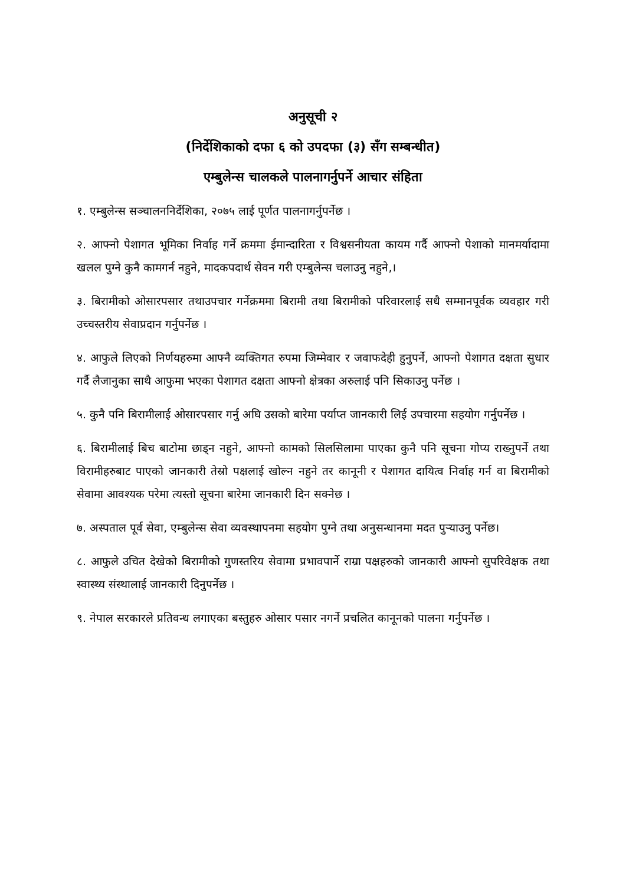अनुसूची २
(निर्देशिकाको दफा ६ को उपदफा (३) सँग सम्बन्धीत)
एम्बुलेन्स चालकले पालनागर्नुपर्ने आचार संहिता
१. एम्बुलेन्स सञ्चालननिर्देशिका, २०७५ लाई पूर्णत पालनागर्नुपर्नेछ ।
२. आफ्नो पेशागत भूमिका निर्वाह गर्ने क्रममा ईमान्दारिता र विश्वसनीयता कायम गर्दै आफ्नो पेशाको मानमर्यादामा खलल पुग्ने कुनै कामगर्न नहुने, मादकपदार्थ सेवन गरी एम्बुलेन्स चलाउनु नहुने,।
३. बिरामीको ओसारपसार तथाउपचार गर्नेक्रममा बिरामी तथा बिरामीको परिवारलाई सधै सम्मानपूर्वक व्यवहार गरी उच्चस्तरीय सेवाप्रदान गर्नुपर्नेछ ।
४. आफुले लिएको निर्णयहरुमा आफ्नै व्यक्तिगत रुपमा जिम्मेवार र जवाफदेही हुनुपर्ने, आफ्नो पेशागत दक्षता सुधार गर्दै लैजानुका साथै आफुमा भएका पेशागत दक्षता आफ्नो क्षेत्रका अरुलाई पनि सिकाउनु पर्नेछ ।
५. कुनै पनि बिरामीलाई ओसारपसार गर्नु अघि उसको बारेमा पर्याप्त जानकारी लिई उपचारमा सहयोग गर्नुपर्नेछ ।
६. बिरामीलाई बिच बाटोमा छाड्न नहुने, आफ्नो कामको सिलसिलामा पाएका कुनै पनि सूचना गोप्य राख्नुपर्ने तथा विरामीहरुबाट पाएको जानकारी तेस्रो पक्षलाई खोल्न नहुने तर कानूनी र पेशागत दायित्व निर्वाह गर्न वा बिरामीको सेवामा आवश्यक परेमा त्यस्तो सूचना बारेमा जानकारी दिन सक्नेछ ।
७. अस्पताल पूर्व सेवा, एम्बुलेन्स सेवा व्यवस्थापनमा सहयोग पुग्ने तथा अनुसन्धानमा मदत पुऱ्याउनु पर्नेछ।
८. आफुले उचित देखेको बिरामीको गुणस्तरिय सेवामा प्रभावपार्ने राम्रा पक्षहरुको जानकारी आफ्नो सुपरिवेक्षक तथा स्वास्थ्य संस्थालाई जानकारी दिनुपर्नेछ ।
९. नेपाल सरकारले प्रतिवन्ध लगाएका बस्तुहरु ओसार पसार नगर्ने प्रचलित कानूनको पालना गर्नुपर्नेछ ।